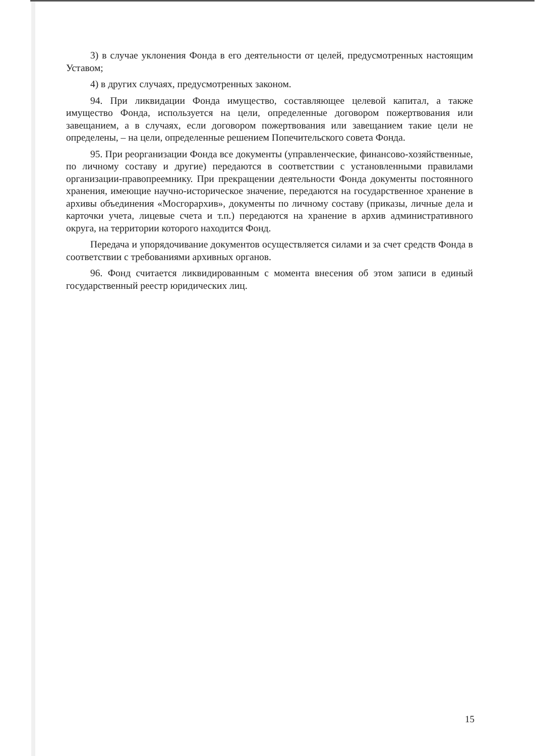3) в случае уклонения Фонда в его деятельности от целей, предусмотренных настоящим Уставом;
4) в других случаях, предусмотренных законом.
94. При ликвидации Фонда имущество, составляющее целевой капитал, а также имущество Фонда, используется на цели, определенные договором пожертвования или завещанием, а в случаях, если договором пожертвования или завещанием такие цели не определены, – на цели, определенные решением Попечительского совета Фонда.
95. При реорганизации Фонда все документы (управленческие, финансово-хозяйственные, по личному составу и другие) передаются в соответствии с установленными правилами организации-правопреемнику. При прекращении деятельности Фонда документы постоянного хранения, имеющие научно-историческое значение, передаются на государственное хранение в архивы объединения «Мосгорархив», документы по личному составу (приказы, личные дела и карточки учета, лицевые счета и т.п.) передаются на хранение в архив административного округа, на территории которого находится Фонд.
Передача и упорядочивание документов осуществляется силами и за счет средств Фонда в соответствии с требованиями архивных органов.
96. Фонд считается ликвидированным с момента внесения об этом записи в единый государственный реестр юридических лиц.
15